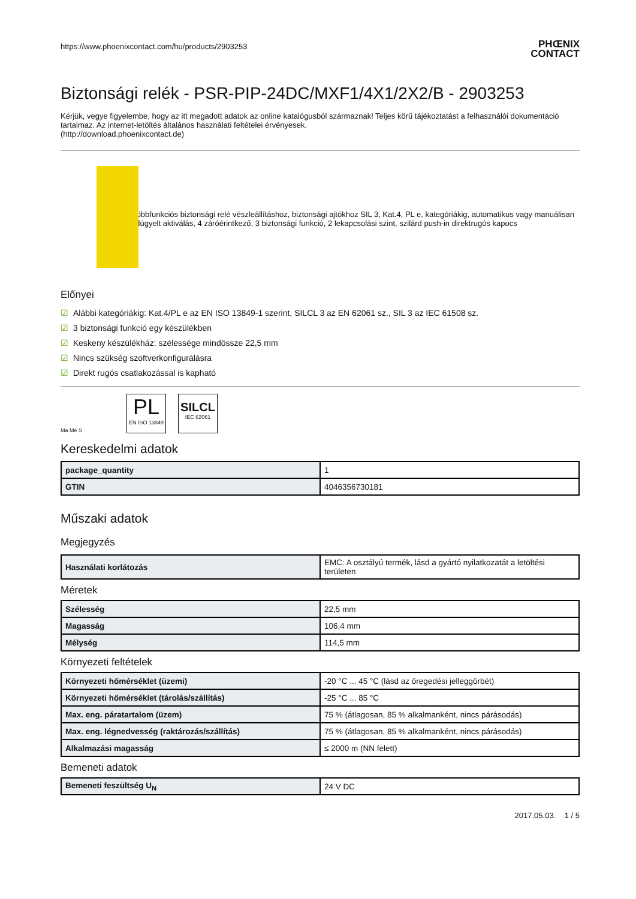https://www.phoenixcontact.com/hu/products/2903253
PHŒNIX
CONTACT
Biztonsági relék - PSR-PIP-24DC/MXF1/4X1/2X2/B - 2903253
Kérjük, vegye figyelembe, hogy az itt megadott adatok az online katalógusból származnak! Teljes körű tájékoztatást a felhasználói dokumentáció tartalmaz. Az internet-letöltés általános használati feltételei érvényesek.
(http://download.phoenixcontact.de)
Többfunkciós biztonsági relé vészleállításhoz, biztonsági ajtókhoz SIL 3, Kat.4, PL e, kategóriákig, automatikus vagy manuálisan felügyelt aktiválás, 4 záróérintkező, 3 biztonsági funkció, 2 lekapcsolási szint, szilárd push-in direktrugós kapocs
Előnyei
☑ Alábbi kategóriákig: Kat.4/PL e az EN ISO 13849-1 szerint, SILCL 3 az EN 62061 sz., SIL 3 az IEC 61508 sz.
☑ 3 biztonsági funkció egy készülékben
☑ Keskeny készülékház: szélessége mindössze 22,5 mm
☑ Nincs szükség szoftverkonfigurálásra
☑ Direkt rugós csatlakozással is kapható
Ma Mé S
PL
EN ISO 13849
SILCL
IEC 62061
Kereskedelmi adatok
| package_quantity | 1 |
| GTIN | 4046356730181 |
Műszaki adatok
Megjegyzés
| Használati korlátozás | EMC: A osztályú termék, lásd a gyártó nyilatkozatát a letöltési területen |
Méretek
| Szélesség | 22,5 mm |
| Magasság | 106,4 mm |
| Mélység | 114,5 mm |
Környezeti feltételek
| Környezeti hőmérséklet (üzemi) | -20 °C ... 45 °C (lásd az öregedési jelleggörbét) |
| Környezeti hőmérséklet (tárolás/szállítás) | -25 °C ... 85 °C |
| Max. eng. páratartalom (üzem) | 75 % (átlagosan, 85 % alkalmanként, nincs párásodás) |
| Max. eng. légnedvesség (raktározás/szállítás) | 75 % (átlagosan, 85 % alkalmanként, nincs párásodás) |
| Alkalmazási magasság | ≤ 2000 m (NN felett) |
Bemeneti adatok
| Bemeneti feszültség U<sub>N</sub> | 24 V DC |
2017.05.03. 1 / 5